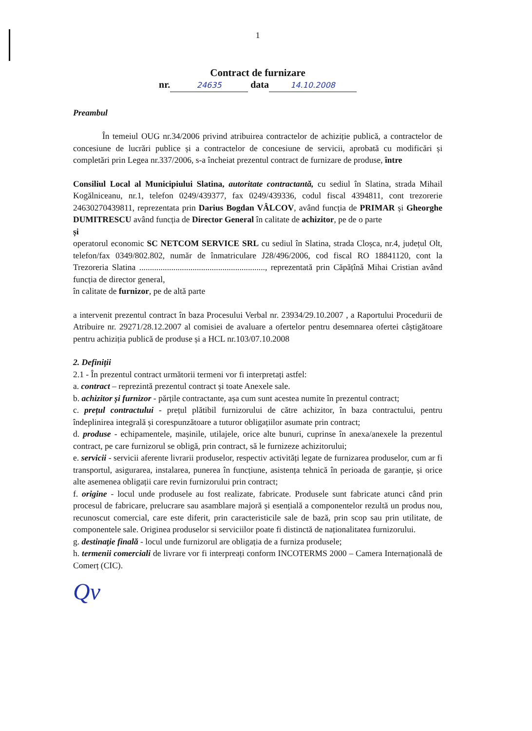1
Contract de furnizare
nr. 24635 data 14.10.2008
Preambul
În temeiul OUG nr.34/2006 privind atribuirea contractelor de achiziție publică, a contractelor de concesiune de lucrări publice și a contractelor de concesiune de servicii, aprobată cu modificări și completări prin Legea nr.337/2006, s-a încheiat prezentul contract de furnizare de produse, între
Consiliul Local al Municipiului Slatina, autoritate contractantă, cu sediul în Slatina, strada Mihail Kogălniceanu, nr.1, telefon 0249/439377, fax 0249/439336, codul fiscal 4394811, cont trezorerie 24630270439811, reprezentata prin Darius Bogdan VÂLCOV, având funcția de PRIMAR și Gheorghe DUMITRESCU având funcția de Director General în calitate de achizitor, pe de o parte
și
operatorul economic SC NETCOM SERVICE SRL cu sediul în Slatina, strada Cloșca, nr.4, județul Olt, telefon/fax 0349/802.802, număr de înmatriculare J28/496/2006, cod fiscal RO 18841120, cont la Trezoreria Slatina ..........................................................., reprezentată prin Căpățînă Mihai Cristian având funcția de director general,
în calitate de furnizor, pe de altă parte
a intervenit prezentul contract în baza Procesului Verbal nr. 23934/29.10.2007 , a Raportului Procedurii de Atribuire nr. 29271/28.12.2007 al comisiei de avaluare a ofertelor pentru desemnarea ofertei câștigătoare pentru achiziția publică de produse și a HCL nr.103/07.10.2008
2. Definiții
2.1 - În prezentul contract următorii termeni vor fi interpretați astfel:
a. contract – reprezintă prezentul contract și toate Anexele sale.
b. achizitor și furnizor - părțile contractante, așa cum sunt acestea numite în prezentul contract;
c. prețul contractului - prețul plătibil furnizorului de către achizitor, în baza contractului, pentru îndeplinirea integrală și corespunzătoare a tuturor obligațiilor asumate prin contract;
d. produse - echipamentele, mașinile, utilajele, orice alte bunuri, cuprinse în anexa/anexele la prezentul contract, pe care furnizorul se obligă, prin contract, să le furnizeze achizitorului;
e. servicii - servicii aferente livrarii produselor, respectiv activități legate de furnizarea produselor, cum ar fi transportul, asigurarea, instalarea, punerea în funcțiune, asistența tehnică în perioada de garanție, și orice alte asemenea obligații care revin furnizorului prin contract;
f. origine - locul unde produsele au fost realizate, fabricate. Produsele sunt fabricate atunci când prin procesul de fabricare, prelucrare sau asamblare majoră și esențială a componentelor rezultă un produs nou, recunoscut comercial, care este diferit, prin caracteristicile sale de bază, prin scop sau prin utilitate, de componentele sale. Originea produselor si serviciilor poate fi distinctă de naționalitatea furnizorului.
g. destinație finală - locul unde furnizorul are obligația de a furniza produsele;
h. termenii comerciali de livrare vor fi interpreați conform INCOTERMS 2000 – Camera Internațională de Comerț (CIC).
Qv